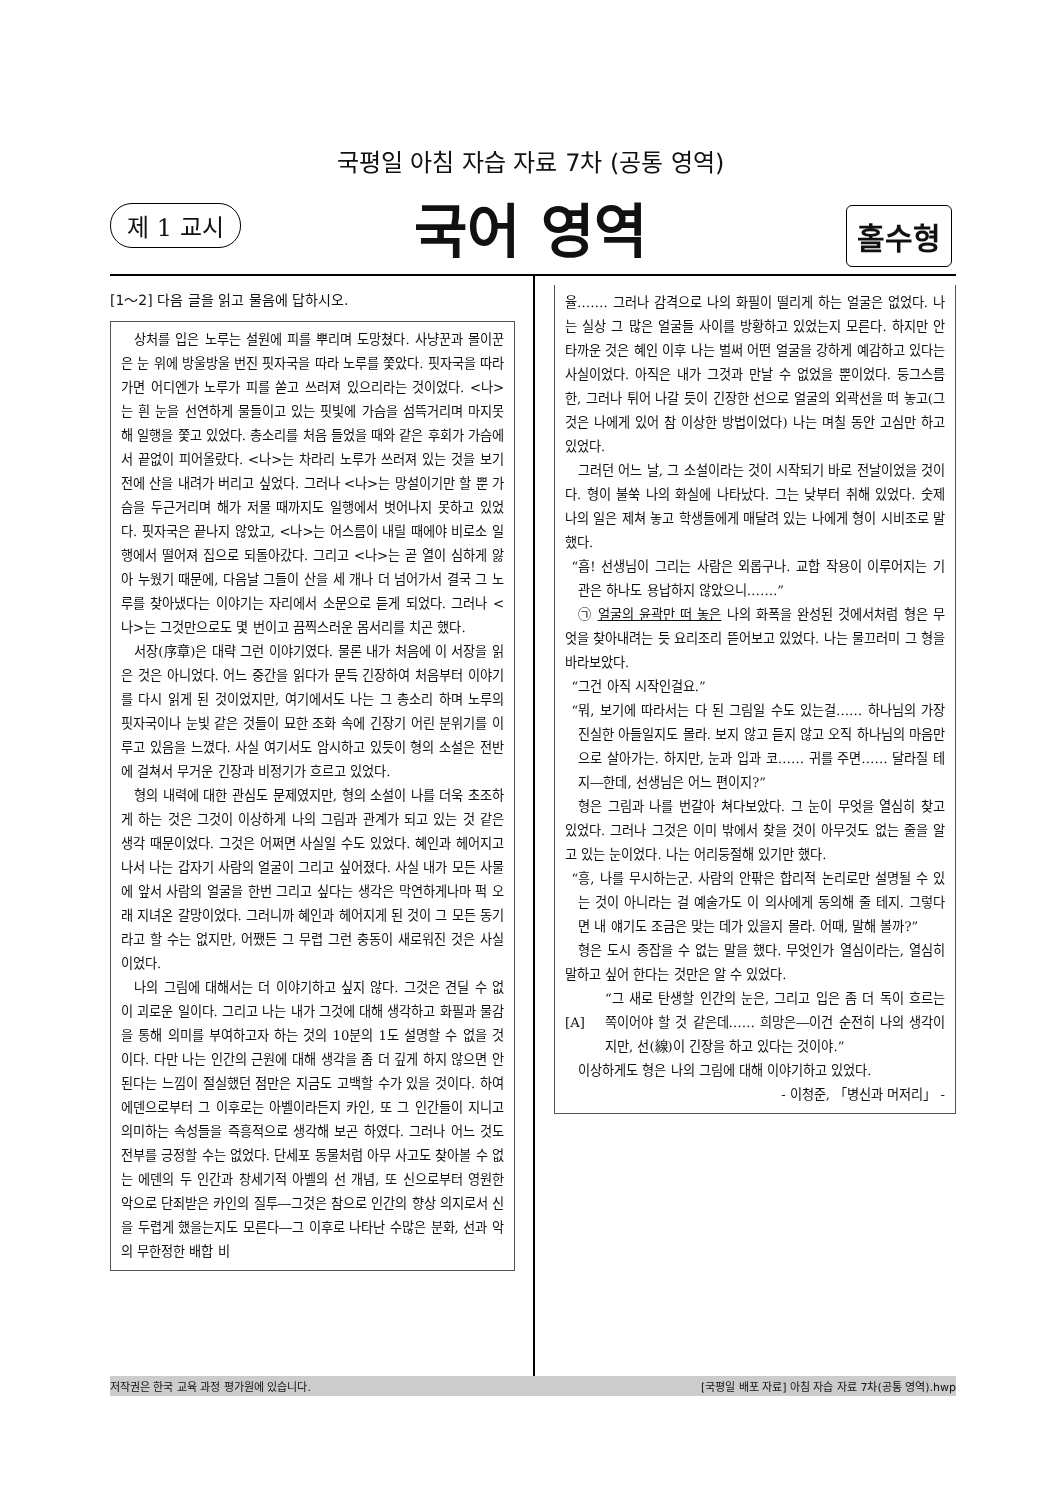국평일 아침 자습 자료 7차 (공통 영역)
제 1 교시
국어 영역 홀수형
[1～2] 다음 글을 읽고 물음에 답하시오.
상처를 입은 노루는 설원에 피를 뿌리며 도망쳤다. 사냥꾼과 몰이꾼은 눈 위에 방울방울 번진 핏자국을 따라 노루를 쫓았다. 핏자국을 따라가면 어디엔가 노루가 피를 쏟고 쓰러져 있으리라는 것이었다. <나>는 흰 눈을 선연하게 물들이고 있는 핏빛에 가슴을 섬뜩거리며 마지못해 일행을 쫓고 있었다. 총소리를 처음 들었을 때와 같은 후회가 가슴에서 끝없이 피어올랐다. <나>는 차라리 노루가 쓰러져 있는 것을 보기 전에 산을 내려가 버리고 싶었다. 그러나 <나>는 망설이기만 할 뿐 가슴을 두근거리며 해가 저물 때까지도 일행에서 벗어나지 못하고 있었다. 핏자국은 끝나지 않았고, <나>는 어스름이 내릴 때에야 비로소 일행에서 떨어져 집으로 되돌아갔다. 그리고 <나>는 곧 열이 심하게 앓아 누웠기 때문에, 다음날 그들이 산을 세 개나 더 넘어가서 결국 그 노루를 찾아냈다는 이야기는 자리에서 소문으로 듣게 되었다. 그러나 <나>는 그것만으로도 몇 번이고 끔찍스러운 몸서리를 치곤 했다.
서장(序章)은 대략 그런 이야기였다. 물론 내가 처음에 이 서장을 읽은 것은 아니었다. 어느 중간을 읽다가 문득 긴장하여 처음부터 이야기를 다시 읽게 된 것이었지만, 여기에서도 나는 그 총소리 하며 노루의 핏자국이나 눈빛 같은 것들이 묘한 조화 속에 긴장기 어린 분위기를 이루고 있음을 느꼈다. 사실 여기서도 암시하고 있듯이 형의 소설은 전반에 걸쳐서 무거운 긴장과 비정기가 흐르고 있었다.
형의 내력에 대한 관심도 문제였지만, 형의 소설이 나를 더욱 초조하게 하는 것은 그것이 이상하게 나의 그림과 관계가 되고 있는 것 같은 생각 때문이었다. 그것은 어쩌면 사실일 수도 있었다. 혜인과 헤어지고 나서 나는 갑자기 사람의 얼굴이 그리고 싶어졌다. 사실 내가 모든 사물에 앞서 사람의 얼굴을 한번 그리고 싶다는 생각은 막연하게나마 퍽 오래 지녀온 갈망이었다. 그러니까 혜인과 헤어지게 된 것이 그 모든 동기라고 할 수는 없지만, 어쨌든 그 무렵 그런 충동이 새로워진 것은 사실이었다.
나의 그림에 대해서는 더 이야기하고 싶지 않다. 그것은 견딜 수 없이 괴로운 일이다. 그리고 나는 내가 그것에 대해 생각하고 화필과 물감을 통해 의미를 부여하고자 하는 것의 10분의 1도 설명할 수 없을 것이다. 다만 나는 인간의 근원에 대해 생각을 좀 더 깊게 하지 않으면 안 된다는 느낌이 절실했던 점만은 지금도 고백할 수가 있을 것이다. 하여 에덴으로부터 그 이후로는 아벨이라든지 카인, 또 그 인간들이 지니고 의미하는 속성들을 즉흥적으로 생각해 보곤 하였다. 그러나 어느 것도 전부를 긍정할 수는 없었다. 단세포 동물처럼 아무 사고도 찾아볼 수 없는 에덴의 두 인간과 창세기적 아벨의 선 개념, 또 신으로부터 영원한 악으로 단죄받은 카인의 질투―그것은 참으로 인간의 향상 의지로서 신을 두렵게 했을는지도 모른다―그 이후로 나타난 수많은 분화, 선과 악의 무한정한 배합 비
율……. 그러나 감격으로 나의 화필이 떨리게 하는 얼굴은 없었다. 나는 실상 그 많은 얼굴들 사이를 방황하고 있었는지 모른다. 하지만 안타까운 것은 혜인 이후 나는 벌써 어떤 얼굴을 강하게 예감하고 있다는 사실이었다. 아직은 내가 그것과 만날 수 없었을 뿐이었다. 둥그스름한, 그러나 튀어 나갈 듯이 긴장한 선으로 얼굴의 외곽선을 떠 놓고(그것은 나에게 있어 참 이상한 방법이었다) 나는 며칠 동안 고심만 하고 있었다.
그러던 어느 날, 그 소설이라는 것이 시작되기 바로 전날이었을 것이다. 형이 불쑥 나의 화실에 나타났다. 그는 낮부터 취해 있었다. 숫제 나의 일은 제쳐 놓고 학생들에게 매달려 있는 나에게 형이 시비조로 말했다.
“흠! 선생님이 그리는 사람은 외롭구나. 교합 작용이 이루어지는 기관은 하나도 용납하지 않았으니…….”
㉠ 얼굴의 윤곽만 떠 놓은 나의 화폭을 완성된 것에서처럼 형은 무엇을 찾아내려는 듯 요리조리 뜯어보고 있었다. 나는 물끄러미 그 형을 바라보았다.
“그건 아직 시작인걸요.”
“뭐, 보기에 따라서는 다 된 그림일 수도 있는걸…… 하나님의 가장 진실한 아들일지도 몰라. 보지 않고 듣지 않고 오직 하나님의 마음만으로 살아가는. 하지만, 눈과 입과 코…… 귀를 주면…… 달라질 테지―한데, 선생님은 어느 편이지?”
형은 그림과 나를 번갈아 쳐다보았다. 그 눈이 무엇을 열심히 찾고 있었다. 그러나 그것은 이미 밖에서 찾을 것이 아무것도 없는 줄을 알고 있는 눈이었다. 나는 어리둥절해 있기만 했다.
“흥, 나를 무시하는군. 사람의 안팎은 합리적 논리로만 설명될 수 있는 것이 아니라는 걸 예술가도 이 의사에게 동의해 줄 테지. 그렇다면 내 얘기도 조금은 맞는 데가 있을지 몰라. 어때, 말해 볼까?”
형은 도시 종잡을 수 없는 말을 했다. 무엇인가 열심이라는, 열심히 말하고 싶어 한다는 것만은 알 수 있었다.
[A]
“그 새로 탄생할 인간의 눈은, 그리고 입은 좀 더 독이 흐르는 쪽이어야 할 것 같은데…… 희망은―이건 순전히 나의 생각이지만, 선(線)이 긴장을 하고 있다는 것이야.”
이상하게도 형은 나의 그림에 대해 이야기하고 있었다.
- 이청준, 「병신과 머저리」 -
저작권은 한국 교육 과정 평가원에 있습니다. [국평일 배포 자료] 아침 자습 자료 7차(공통 영역).hwp